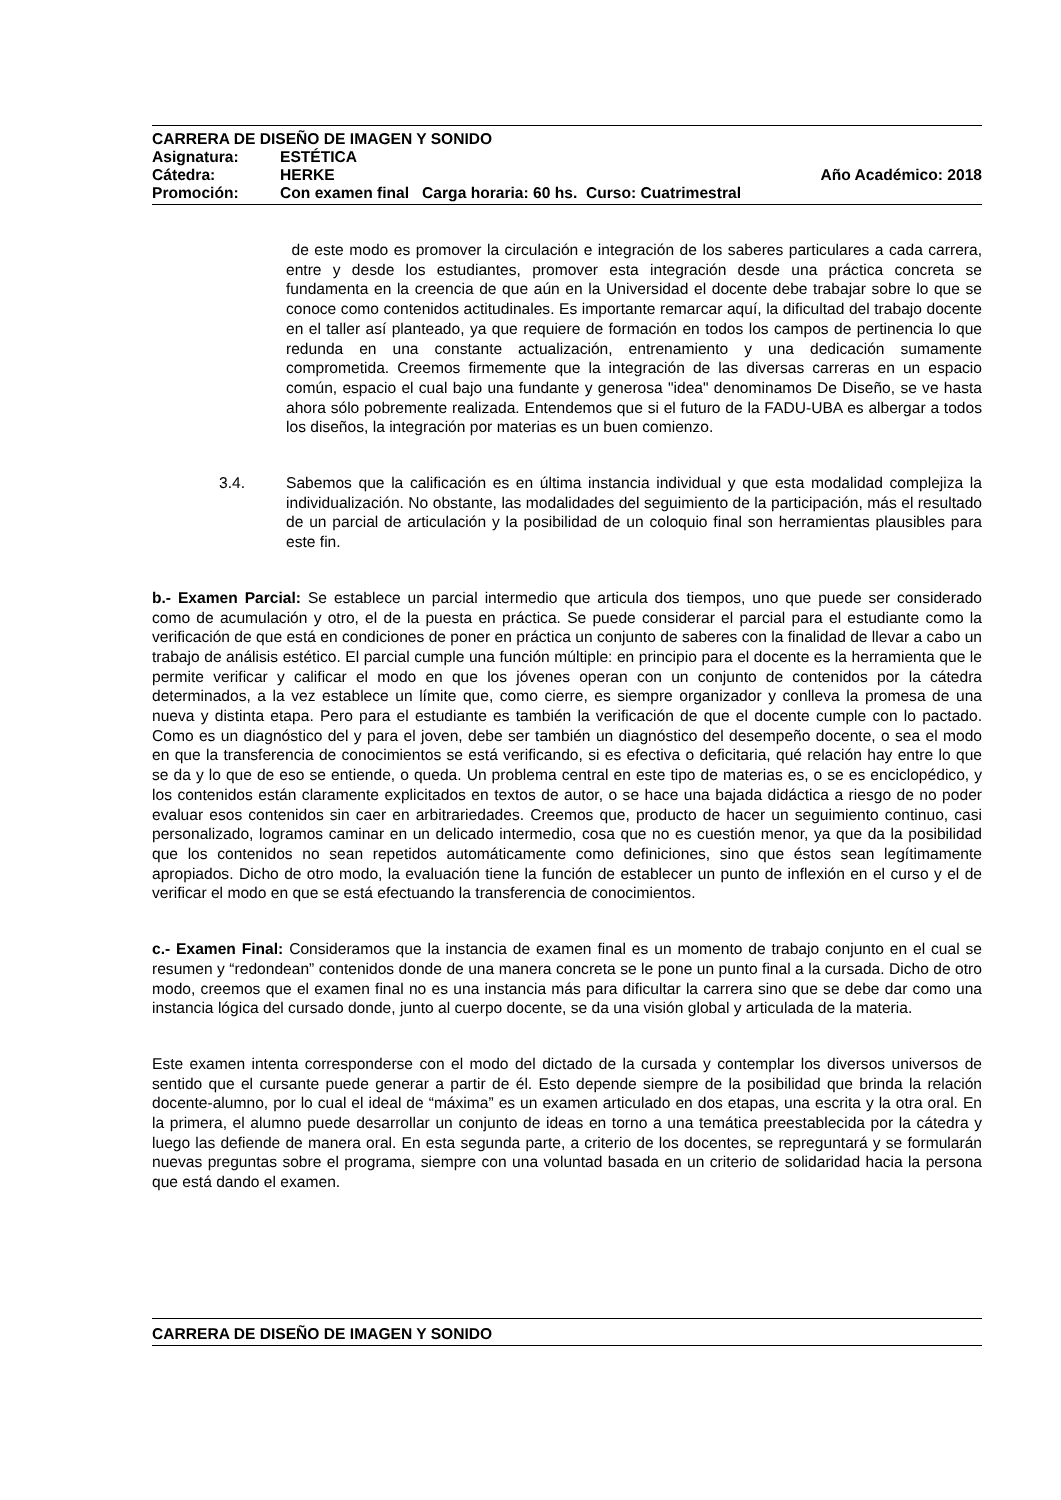CARRERA DE DISEÑO DE IMAGEN Y SONIDO
Asignatura: ESTÉTICA
Cátedra: HERKE Año Académico: 2018
Promoción: Con examen final Carga horaria: 60 hs. Curso: Cuatrimestral
de este modo es promover la circulación e integración de los saberes particulares a cada carrera, entre y desde los estudiantes, promover esta integración desde una práctica concreta se fundamenta en la creencia de que aún en la Universidad el docente debe trabajar sobre lo que se conoce como contenidos actitudinales. Es importante remarcar aquí, la dificultad del trabajo docente en el taller así planteado, ya que requiere de formación en todos los campos de pertinencia lo que redunda en una constante actualización, entrenamiento y una dedicación sumamente comprometida. Creemos firmemente que la integración de las diversas carreras en un espacio común, espacio el cual bajo una fundante y generosa "idea" denominamos De Diseño, se ve hasta ahora sólo pobremente realizada. Entendemos que si el futuro de la FADU-UBA es albergar a todos los diseños, la integración por materias es un buen comienzo.
3.4. Sabemos que la calificación es en última instancia individual y que esta modalidad complejiza la individualización. No obstante, las modalidades del seguimiento de la participación, más el resultado de un parcial de articulación y la posibilidad de un coloquio final son herramientas plausibles para este fin.
b.- Examen Parcial: Se establece un parcial intermedio que articula dos tiempos, uno que puede ser considerado como de acumulación y otro, el de la puesta en práctica. Se puede considerar el parcial para el estudiante como la verificación de que está en condiciones de poner en práctica un conjunto de saberes con la finalidad de llevar a cabo un trabajo de análisis estético. El parcial cumple una función múltiple: en principio para el docente es la herramienta que le permite verificar y calificar el modo en que los jóvenes operan con un conjunto de contenidos por la cátedra determinados, a la vez establece un límite que, como cierre, es siempre organizador y conlleva la promesa de una nueva y distinta etapa. Pero para el estudiante es también la verificación de que el docente cumple con lo pactado. Como es un diagnóstico del y para el joven, debe ser también un diagnóstico del desempeño docente, o sea el modo en que la transferencia de conocimientos se está verificando, si es efectiva o deficitaria, qué relación hay entre lo que se da y lo que de eso se entiende, o queda. Un problema central en este tipo de materias es, o se es enciclopédico, y los contenidos están claramente explicitados en textos de autor, o se hace una bajada didáctica a riesgo de no poder evaluar esos contenidos sin caer en arbitrariedades. Creemos que, producto de hacer un seguimiento continuo, casi personalizado, logramos caminar en un delicado intermedio, cosa que no es cuestión menor, ya que da la posibilidad que los contenidos no sean repetidos automáticamente como definiciones, sino que éstos sean legítimamente apropiados. Dicho de otro modo, la evaluación tiene la función de establecer un punto de inflexión en el curso y el de verificar el modo en que se está efectuando la transferencia de conocimientos.
c.- Examen Final: Consideramos que la instancia de examen final es un momento de trabajo conjunto en el cual se resumen y “redondean” contenidos donde de una manera concreta se le pone un punto final a la cursada. Dicho de otro modo, creemos que el examen final no es una instancia más para dificultar la carrera sino que se debe dar como una instancia lógica del cursado donde, junto al cuerpo docente, se da una visión global y articulada de la materia.
Este examen intenta corresponderse con el modo del dictado de la cursada y contemplar los diversos universos de sentido que el cursante puede generar a partir de él. Esto depende siempre de la posibilidad que brinda la relación docente-alumno, por lo cual el ideal de “máxima” es un examen articulado en dos etapas, una escrita y la otra oral. En la primera, el alumno puede desarrollar un conjunto de ideas en torno a una temática preestablecida por la cátedra y luego las defiende de manera oral. En esta segunda parte, a criterio de los docentes, se repreguntará y se formularán nuevas preguntas sobre el programa, siempre con una voluntad basada en un criterio de solidaridad hacia la persona que está dando el examen.
CARRERA DE DISEÑO DE IMAGEN Y SONIDO